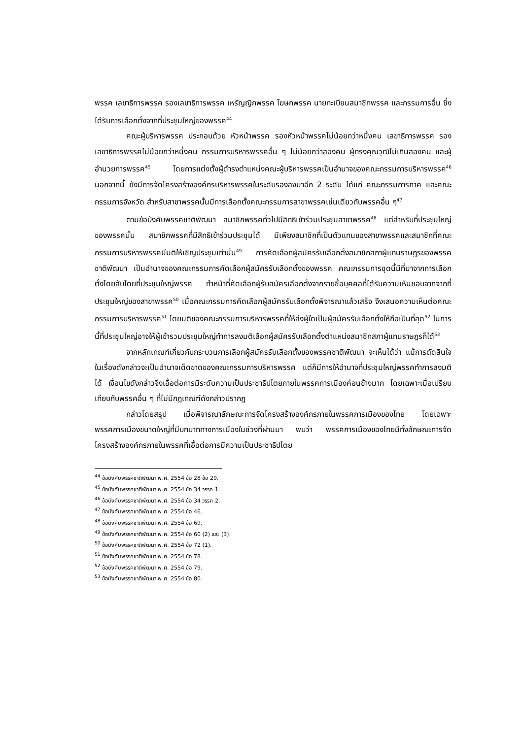พรรค เลขาธิการพรรค รองเลขาธิการพรรค เหรัญญิกพรรค โฆษกพรรค นายทะเบียนสมาชิกพรรค และกรรมการอื่น ซึ่งได้รับการเลือกตั้งจากที่ประชุมใหญ่ของพรรค<sup>44</sup>
คณะผู้บริหารพรรค ประกอบด้วย หัวหน้าพรรค รองหัวหน้าพรรคไม่น้อยกว่าหนึ่งคน เลขาธิการพรรค รองเลขาธิการพรรคไม่น้อยกว่าหนึ่งคน กรรมการบริหารพรรคอื่น ๆ ไม่น้อยกว่าสองคน ผู้ทรงคุณวุฒิไม่เกินสองคน และผู้อำนวยการพรรค<sup>45</sup> โดยการแต่งตั้งผู้ดำรงตำแหน่งคณะผู้บริหารพรรคเป็นอำนาจของคณะกรรมการบริหารพรรค<sup>46</sup> นอกจากนี้ ยังมีการจัดโครงสร้างองค์กรบริหารพรรคในระดับรองลงมาอีก 2 ระดับ ได้แก่ คณะกรรมการภาค และคณะกรรมการจังหวัด สำหรับสาขาพรรคนั้นมีการเลือกตั้งคณะกรรมการสาขาพรรคเช่นเดียวกับพรรคอื่น ๆ<sup>47</sup>
ตามข้อบังคับพรรคชาติพัฒนา สมาชิกพรรคทั่วไปมีสิทธิเข้าร่วมประชุมสาขาพรรค<sup>48</sup> แต่สำหรับที่ประชุมใหญ่ของพรรคนั้น สมาชิกพรรคที่มีสิทธิเข้าร่วมประชุมได้ มีเพียงสมาชิกที่เป็นตัวแทนของสาขาพรรคและสมาชิกที่คณะกรรมการบริหารพรรคมีมติให้เชิญประชุมเท่านั้น<sup>49</sup> การคัดเลือกผู้สมัครรับเลือกตั้งสมาชิกสภาผู้แทนราษฎรของพรรคชาติพัฒนา เป็นอำนาจของคณะกรรมการคัดเลือกผู้สมัครรับเลือกตั้งของพรรค คณะกรรมการชุดนี้มีที่มาจากการเลือกตั้งโดยลับโดยที่ประชุมใหญ่พรรค ทำหน้าที่คัดเลือกผู้รับสมัครเลือกตั้งจากรายชื่อบุคคลที่ได้รับความเห็นชอบจากจากที่ประชุมใหญ่ของสาขาพรรค<sup>50</sup> เมื่อคณะกรรมการคัดเลือกผู้สมัครรับเลือกตั้งพิจารณาแล้วเสร็จ จึงเสนอความเห็นต่อคณะกรรมการบริหารพรรค<sup>51</sup> โดยมติของคณะกรรมการบริหารพรรคที่ให้ส่งผู้ใดเป็นผู้สมัครรับเลือกตั้งให้ถือเป็นที่สุด<sup>52</sup> ในการนี้ที่ประชุมใหญ่อาจให้ผู้เข้ารวมประชุมใหญ่ทำการลงมติเลือกผู้สมัครรับเลือกตั้งตำแหน่งสมาชิกสภาผู้แทนราษฎรก็ได้<sup>53</sup>
จากหลักเกณฑ์เกี่ยวกับกระบวนการเลือกผู้สมัครรับเลือกตั้งของพรรคชาติพัฒนา จะเห็นได้ว่า แม้การตัดสินใจในเรื่องดังกล่าวจะเป็นอำนาจเด็ดขาดของคณะกรรมการบริหารพรรค แต่ก็มีการให้อำนาจที่ประชุมใหญ่พรรคทำการลงมติได้ เงื่อนไขดังกล่าวจึงเอื้อต่อการมีระดับความเป็นประชาธิปไตยภายในพรรคการเมืองค่อนข้างมาก โดยเฉพาะเมื่อเปรียบเทียบกับพรรคอื่น ๆ ที่ไม่มีกฎเกณฑ์ดังกล่าวปรากฏ
กล่าวโดยสรุป เมื่อพิจารณาลักษณะการจัดโครงสร้างองค์กรภายในพรรคการเมืองของไทย โดยเฉพาะพรรคการเมืองขนาดใหญ่ที่มีบทบาททางการเมืองในช่วงที่ผ่านมา พบว่า พรรคการเมืองของไทยมีทั้งลักษณะการจัดโครงสร้างองค์กรภายในพรรคที่เอื้อต่อการมีความเป็นประชาธิปไตย
<sup>44</sup> ข้อบังคับพรรคชาติพัฒนา พ.ศ. 2554 ข้อ 28 ข้อ 29.
<sup>45</sup> ข้อบังคับพรรคชาติพัฒนา พ.ศ. 2554 ข้อ 34 วรรค 1.
<sup>46</sup> ข้อบังคับพรรคชาติพัฒนา พ.ศ. 2554 ข้อ 34 วรรค 2.
<sup>47</sup> ข้อบังคับพรรคชาติพัฒนา พ.ศ. 2554 ข้อ 46.
<sup>48</sup> ข้อบังคับพรรคชาติพัฒนา พ.ศ. 2554 ข้อ 69.
<sup>49</sup> ข้อบังคับพรรคชาติพัฒนา พ.ศ. 2554 ข้อ 60 (2) และ (3).
<sup>50</sup> ข้อบังคับพรรคชาติพัฒนา พ.ศ. 2554 ข้อ 72 (1).
<sup>51</sup> ข้อบังคับพรรคชาติพัฒนา พ.ศ. 2554 ข้อ 78.
<sup>52</sup> ข้อบังคับพรรคชาติพัฒนา พ.ศ. 2554 ข้อ 79.
<sup>53</sup> ข้อบังคับพรรคชาติพัฒนา พ.ศ. 2554 ข้อ 80.